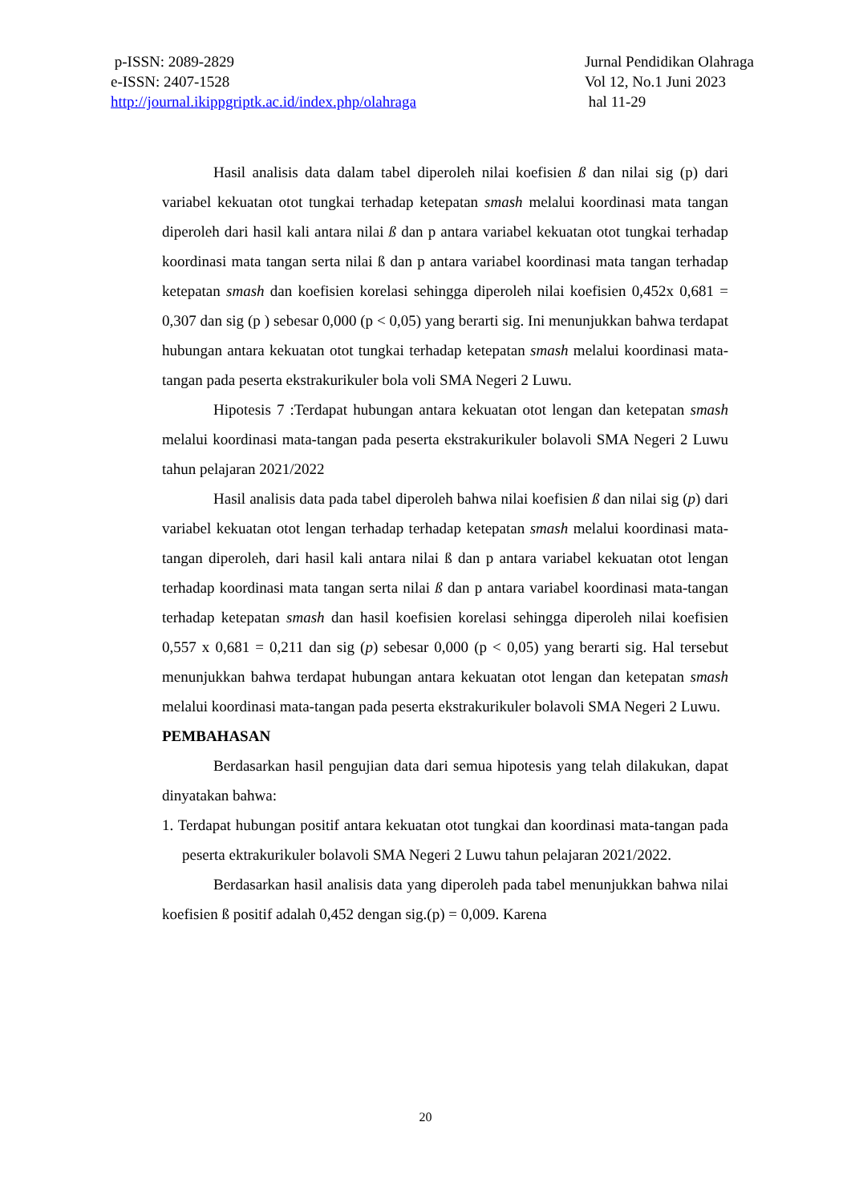p-ISSN: 2089-2829
e-ISSN: 2407-1528
http://journal.ikippgriptk.ac.id/index.php/olahraga
Jurnal Pendidikan Olahraga
Vol 12, No.1 Juni 2023
hal 11-29
Hasil analisis data dalam tabel diperoleh nilai koefisien ß dan nilai sig (p) dari variabel kekuatan otot tungkai terhadap ketepatan smash melalui koordinasi mata tangan diperoleh dari hasil kali antara nilai ß dan p antara variabel kekuatan otot tungkai terhadap koordinasi mata tangan serta nilai ß dan p antara variabel koordinasi mata tangan terhadap ketepatan smash dan koefisien korelasi sehingga diperoleh nilai koefisien 0,452x 0,681 = 0,307 dan sig (p ) sebesar 0,000 (p < 0,05) yang berarti sig. Ini menunjukkan bahwa terdapat hubungan antara kekuatan otot tungkai terhadap ketepatan smash melalui koordinasi mata-tangan pada peserta ekstrakurikuler bola voli SMA Negeri 2 Luwu.
Hipotesis 7 :Terdapat hubungan antara kekuatan otot lengan dan ketepatan smash melalui koordinasi mata-tangan pada peserta ekstrakurikuler bolavoli SMA Negeri 2 Luwu tahun pelajaran 2021/2022
Hasil analisis data pada tabel diperoleh bahwa nilai koefisien ß dan nilai sig (p) dari variabel kekuatan otot lengan terhadap terhadap ketepatan smash melalui koordinasi mata-tangan diperoleh, dari hasil kali antara nilai ß dan p antara variabel kekuatan otot lengan terhadap koordinasi mata tangan serta nilai ß dan p antara variabel koordinasi mata-tangan terhadap ketepatan smash dan hasil koefisien korelasi sehingga diperoleh nilai koefisien 0,557 x 0,681 = 0,211 dan sig (p) sebesar 0,000 (p < 0,05) yang berarti sig. Hal tersebut menunjukkan bahwa terdapat hubungan antara kekuatan otot lengan dan ketepatan smash melalui koordinasi mata-tangan pada peserta ekstrakurikuler bolavoli SMA Negeri 2 Luwu.
PEMBAHASAN
Berdasarkan hasil pengujian data dari semua hipotesis yang telah dilakukan, dapat dinyatakan bahwa:
1. Terdapat hubungan positif antara kekuatan otot tungkai dan koordinasi mata-tangan pada peserta ektrakurikuler bolavoli SMA Negeri 2 Luwu tahun pelajaran 2021/2022.
Berdasarkan hasil analisis data yang diperoleh pada tabel menunjukkan bahwa nilai koefisien ß positif adalah 0,452 dengan sig.(p) = 0,009. Karena
20